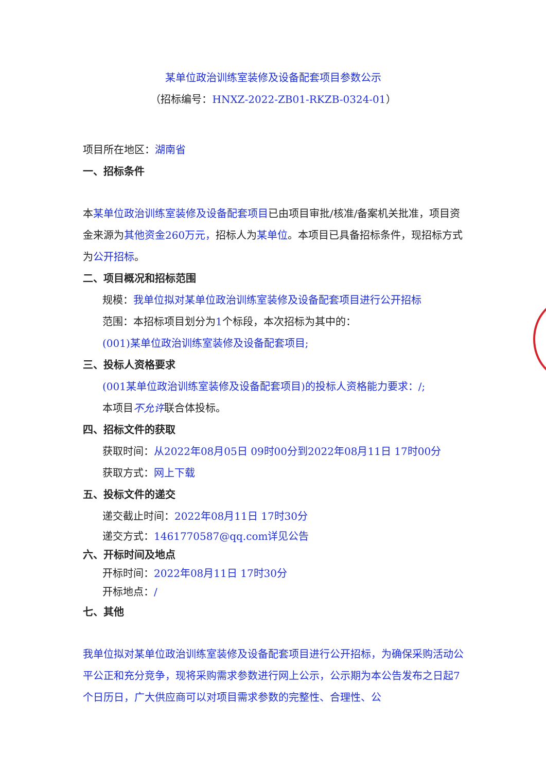某单位政治训练室装修及设备配套项目参数公示
（招标编号：HNXZ-2022-ZB01-RKZB-0324-01）
项目所在地区：湖南省
一、招标条件
本某单位政治训练室装修及设备配套项目已由项目审批/核准/备案机关批准，项目资金来源为其他资金260万元，招标人为某单位。本项目已具备招标条件，现招标方式为公开招标。
二、项目概况和招标范围
规模：我单位拟对某单位政治训练室装修及设备配套项目进行公开招标
范围：本招标项目划分为1个标段，本次招标为其中的：
(001)某单位政治训练室装修及设备配套项目;
三、投标人资格要求
(001某单位政治训练室装修及设备配套项目)的投标人资格能力要求：/;
本项目不允许联合体投标。
四、招标文件的获取
获取时间：从2022年08月05日 09时00分到2022年08月11日 17时00分
获取方式：网上下载
五、投标文件的递交
递交截止时间：2022年08月11日 17时30分
递交方式：1461770587@qq.com详见公告
六、开标时间及地点
开标时间：2022年08月11日 17时30分
开标地点：/
七、其他
我单位拟对某单位政治训练室装修及设备配套项目进行公开招标，为确保采购活动公平公正和充分竞争，现将采购需求参数进行网上公示，公示期为本公告发布之日起7个日历日，广大供应商可以对项目需求参数的完整性、合理性、公